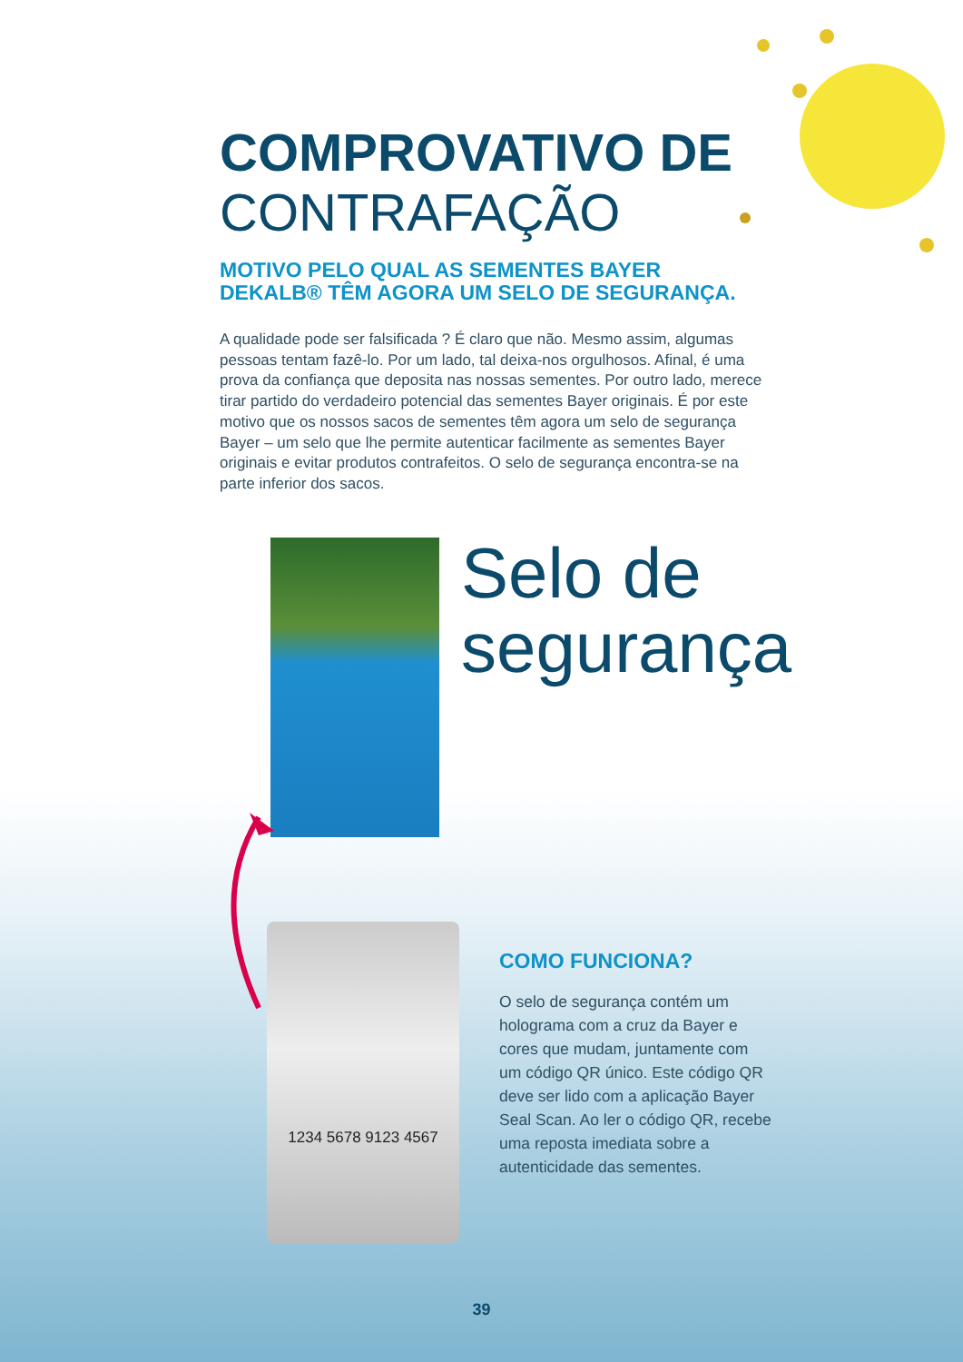COMPROVATIVO DE
CONTRAFAÇÃO
MOTIVO PELO QUAL AS SEMENTES BAYER DEKALB® TÊM AGORA UM SELO DE SEGURANÇA.
A qualidade pode ser falsificada ? É claro que não. Mesmo assim, algumas pessoas tentam fazê-lo. Por um lado, tal deixa-nos orgulhosos. Afinal, é uma prova da confiança que deposita nas nossas sementes. Por outro lado, merece tirar partido do verdadeiro potencial das sementes Bayer originais. É por este motivo que os nossos sacos de sementes têm agora um selo de segurança Bayer – um selo que lhe permite autenticar facilmente as sementes Bayer originais e evitar produtos contrafeitos. O selo de segurança encontra-se na parte inferior dos sacos.
Selo de
segurança
1234 5678 9123 4567
COMO FUNCIONA?
O selo de segurança contém um holograma com a cruz da Bayer e cores que mudam, juntamente com um código QR único. Este código QR deve ser lido com a aplicação Bayer Seal Scan. Ao ler o código QR, recebe uma reposta imediata sobre a autenticidade das sementes.
39